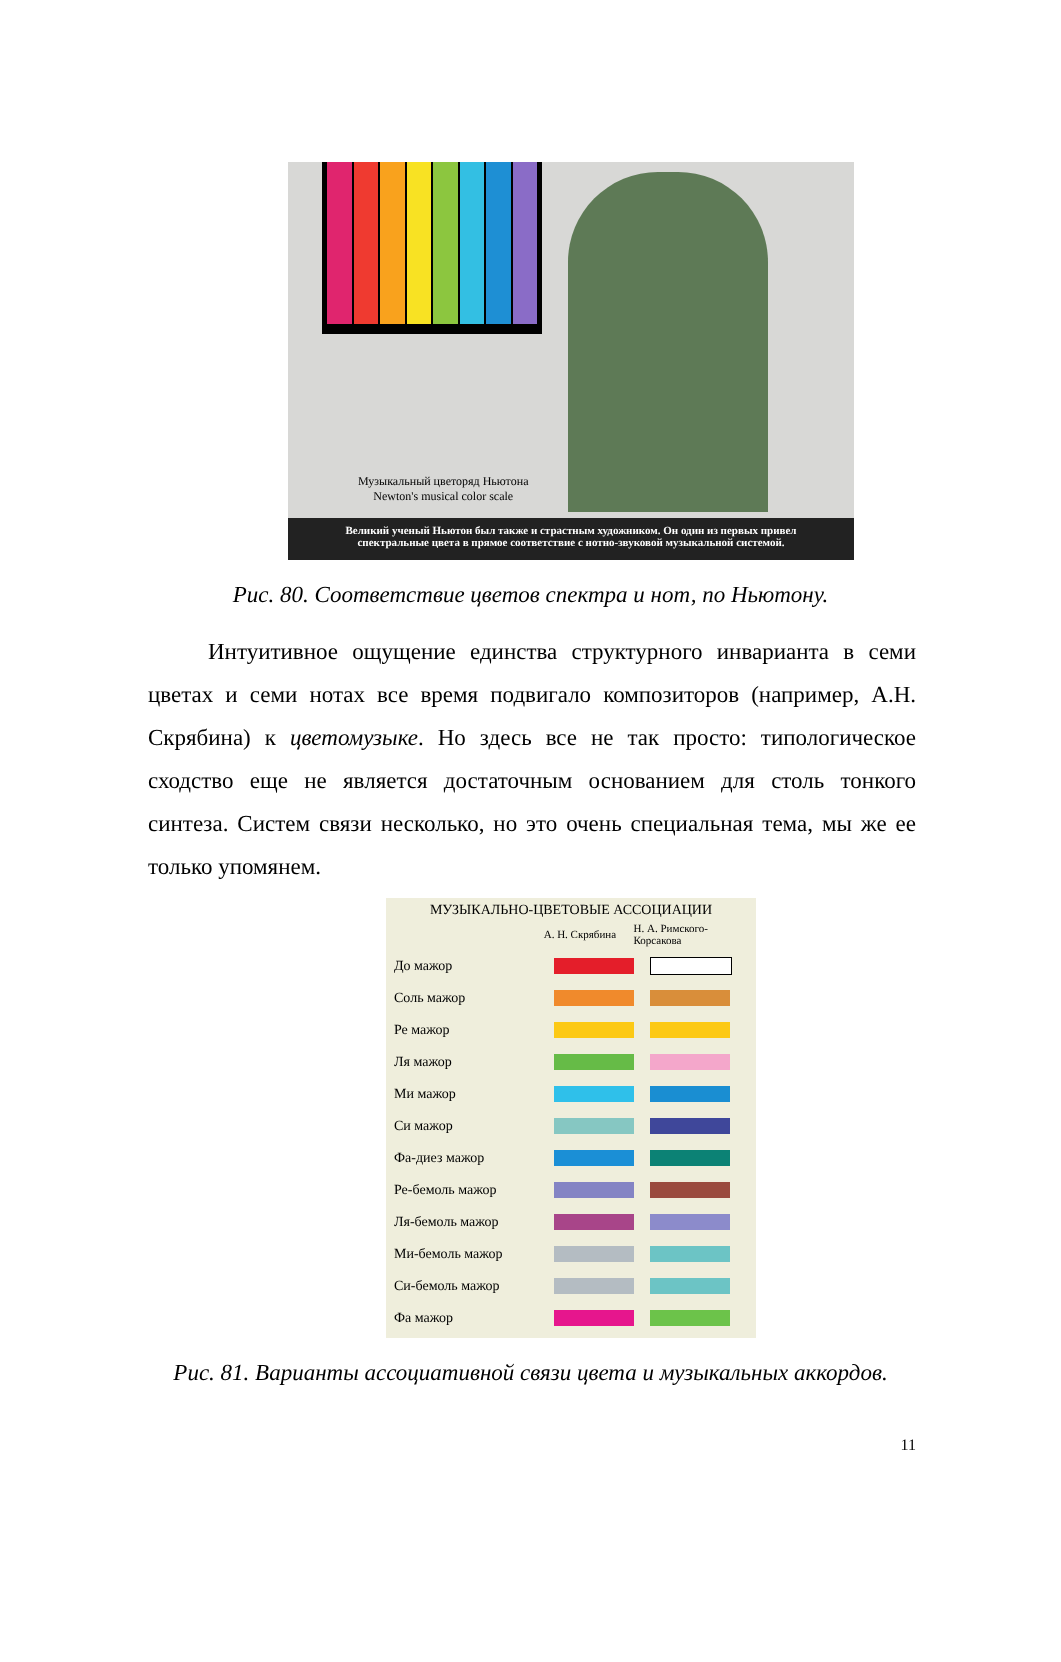Музыкальный цветоряд Ньютона
Newton's musical color scale
Великий ученый Ньютон был также и страстным художником. Он один из первых привел
спектральные цвета в прямое соответствие с нотно-звуковой музыкальной системой.
Рис. 80. Соответствие цветов спектра и нот, по Ньютону.
Интуитивное ощущение единства структурного инварианта в семи цветах и семи нотах все время подвигало композиторов (например, А.Н. Скрябина) к цветомузыке. Но здесь все не так просто: типологическое сходство еще не является достаточным основанием для столь тонкого синтеза. Систем связи несколько, но это очень специальная тема, мы же ее только упомянем.
МУЗЫКАЛЬНО-ЦВЕТОВЫЕ АССОЦИАЦИИ
А. Н. Скрябина Н. А. Римского-Корсакова
До мажор
Соль мажор
Ре мажор
Ля мажор
Ми мажор
Си мажор
Фа-диез мажор
Ре-бемоль мажор
Ля-бемоль мажор
Ми-бемоль мажор
Си-бемоль мажор
Фа мажор
Рис. 81. Варианты ассоциативной связи цвета и музыкальных аккордов.
11